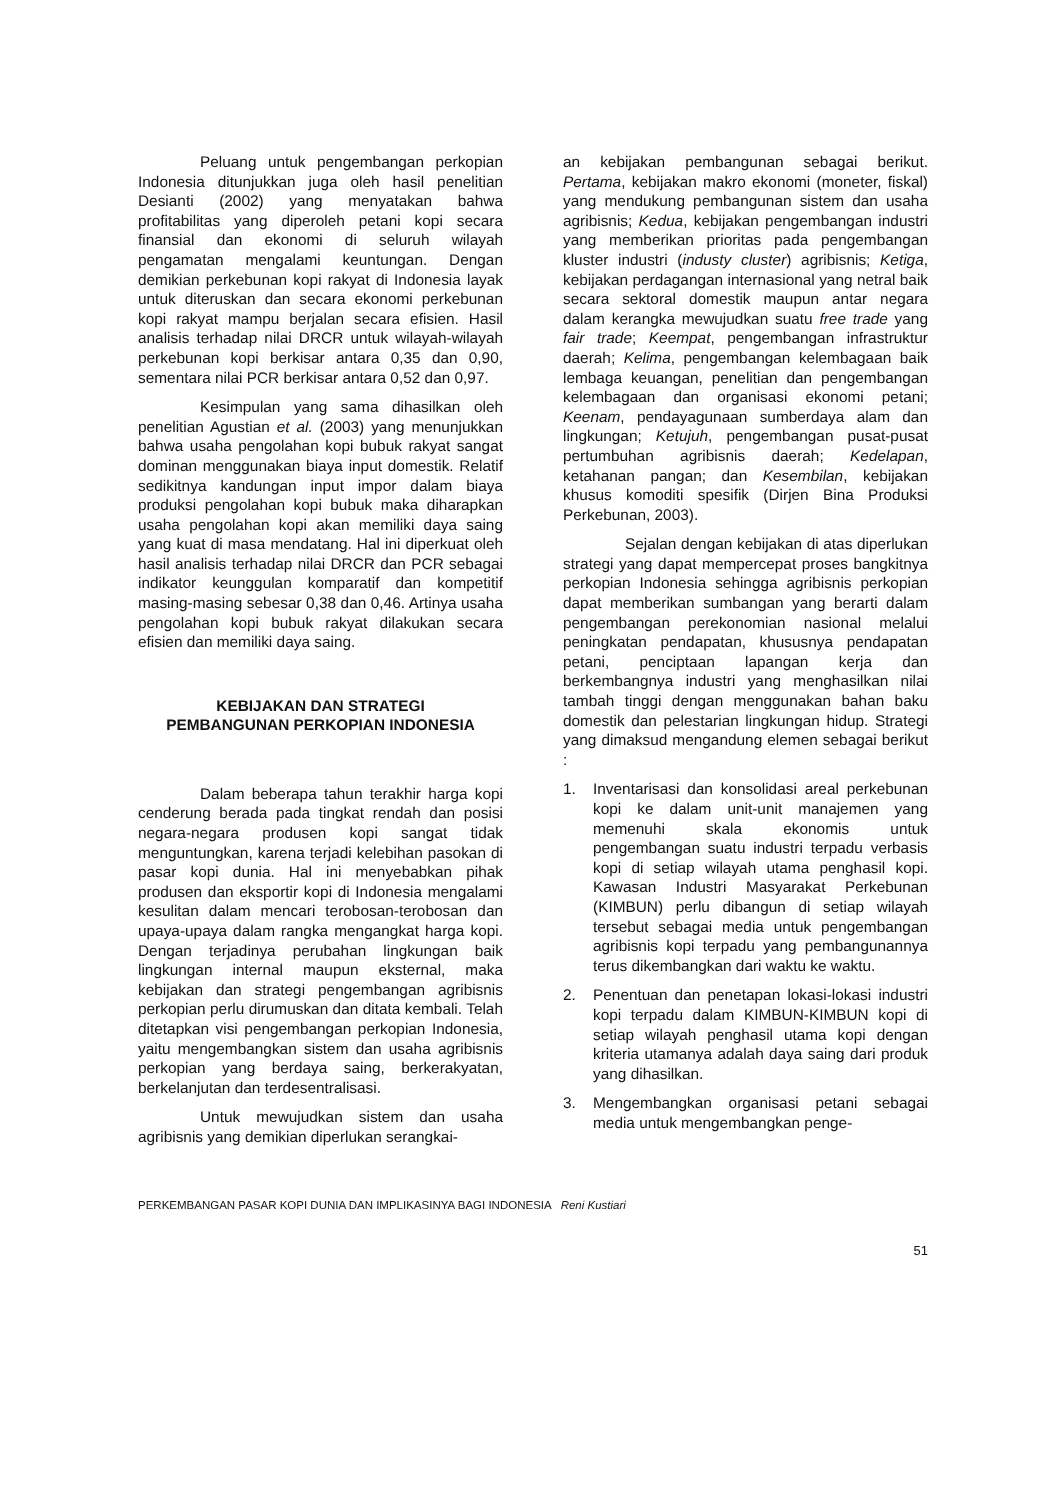Peluang untuk pengembangan perkopian Indonesia ditunjukkan juga oleh hasil penelitian Desianti (2002) yang menyatakan bahwa profitabilitas yang diperoleh petani kopi secara finansial dan ekonomi di seluruh wilayah pengamatan mengalami keuntungan. Dengan demikian perkebunan kopi rakyat di Indonesia layak untuk diteruskan dan secara ekonomi perkebunan kopi rakyat mampu berjalan secara efisien. Hasil analisis terhadap nilai DRCR untuk wilayah-wilayah perkebunan kopi berkisar antara 0,35 dan 0,90, sementara nilai PCR berkisar antara 0,52 dan 0,97.
Kesimpulan yang sama dihasilkan oleh penelitian Agustian et al. (2003) yang menunjukkan bahwa usaha pengolahan kopi bubuk rakyat sangat dominan menggunakan biaya input domestik. Relatif sedikitnya kandungan input impor dalam biaya produksi pengolahan kopi bubuk maka diharapkan usaha pengolahan kopi akan memiliki daya saing yang kuat di masa mendatang. Hal ini diperkuat oleh hasil analisis terhadap nilai DRCR dan PCR sebagai indikator keunggulan komparatif dan kompetitif masing-masing sebesar 0,38 dan 0,46. Artinya usaha pengolahan kopi bubuk rakyat dilakukan secara efisien dan memiliki daya saing.
KEBIJAKAN DAN STRATEGI
PEMBANGUNAN PERKOPIAN INDONESIA
Dalam beberapa tahun terakhir harga kopi cenderung berada pada tingkat rendah dan posisi negara-negara produsen kopi sangat tidak menguntungkan, karena terjadi kelebihan pasokan di pasar kopi dunia. Hal ini menyebabkan pihak produsen dan eksportir kopi di Indonesia mengalami kesulitan dalam mencari terobosan-terobosan dan upaya-upaya dalam rangka mengangkat harga kopi. Dengan terjadinya perubahan lingkungan baik lingkungan internal maupun eksternal, maka kebijakan dan strategi pengembangan agribisnis perkopian perlu dirumuskan dan ditata kembali. Telah ditetapkan visi pengembangan perkopian Indonesia, yaitu mengembangkan sistem dan usaha agribisnis perkopian yang berdaya saing, berkerakyatan, berkelanjutan dan terdesentralisasi.
Untuk mewujudkan sistem dan usaha agribisnis yang demikian diperlukan serangkai-
an kebijakan pembangunan sebagai berikut. Pertama, kebijakan makro ekonomi (moneter, fiskal) yang mendukung pembangunan sistem dan usaha agribisnis; Kedua, kebijakan pengembangan industri yang memberikan prioritas pada pengembangan kluster industri (industy cluster) agribisnis; Ketiga, kebijakan perdagangan internasional yang netral baik secara sektoral domestik maupun antar negara dalam kerangka mewujudkan suatu free trade yang fair trade; Keempat, pengembangan infrastruktur daerah; Kelima, pengembangan kelembagaan baik lembaga keuangan, penelitian dan pengembangan kelembagaan dan organisasi ekonomi petani; Keenam, pendayagunaan sumberdaya alam dan lingkungan; Ketujuh, pengembangan pusat-pusat pertumbuhan agribisnis daerah; Kedelapan, ketahanan pangan; dan Kesembilan, kebijakan khusus komoditi spesifik (Dirjen Bina Produksi Perkebunan, 2003).
Sejalan dengan kebijakan di atas diperlukan strategi yang dapat mempercepat proses bangkitnya perkopian Indonesia sehingga agribisnis perkopian dapat memberikan sumbangan yang berarti dalam pengembangan perekonomian nasional melalui peningkatan pendapatan, khususnya pendapatan petani, penciptaan lapangan kerja dan berkembangnya industri yang menghasilkan nilai tambah tinggi dengan menggunakan bahan baku domestik dan pelestarian lingkungan hidup. Strategi yang dimaksud mengandung elemen sebagai berikut :
1. Inventarisasi dan konsolidasi areal perkebunan kopi ke dalam unit-unit manajemen yang memenuhi skala ekonomis untuk pengembangan suatu industri terpadu verbasis kopi di setiap wilayah utama penghasil kopi. Kawasan Industri Masyarakat Perkebunan (KIMBUN) perlu dibangun di setiap wilayah tersebut sebagai media untuk pengembangan agribisnis kopi terpadu yang pembangunannya terus dikembangkan dari waktu ke waktu.
2. Penentuan dan penetapan lokasi-lokasi industri kopi terpadu dalam KIMBUN-KIMBUN kopi di setiap wilayah penghasil utama kopi dengan kriteria utamanya adalah daya saing dari produk yang dihasilkan.
3. Mengembangkan organisasi petani sebagai media untuk mengembangkan penge-
PERKEMBANGAN PASAR KOPI DUNIA DAN IMPLIKASINYA BAGI INDONESIA Reni Kustiari
51